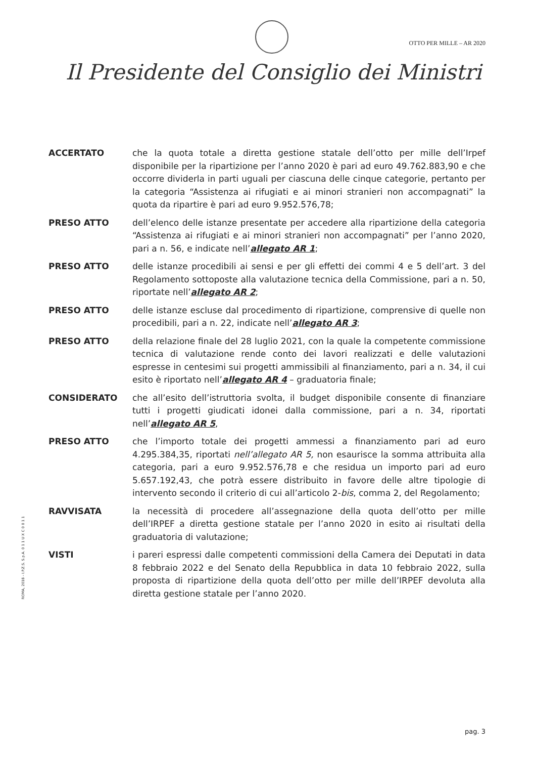OTTO PER MILLE – AR 2020
Il Presidente del Consiglio dei Ministri
ACCERTATO che la quota totale a diretta gestione statale dell’otto per mille dell’Irpef disponibile per la ripartizione per l’anno 2020 è pari ad euro 49.762.883,90 e che occorre dividerla in parti uguali per ciascuna delle cinque categorie, pertanto per la categoria “Assistenza ai rifugiati e ai minori stranieri non accompagnati” la quota da ripartire è pari ad euro 9.952.576,78;
PRESO ATTO dell’elenco delle istanze presentate per accedere alla ripartizione della categoria “Assistenza ai rifugiati e ai minori stranieri non accompagnati” per l’anno 2020, pari a n. 56, e indicate nell’allegato AR 1;
PRESO ATTO delle istanze procedibili ai sensi e per gli effetti dei commi 4 e 5 dell’art. 3 del Regolamento sottoposte alla valutazione tecnica della Commissione, pari a n. 50, riportate nell’allegato AR 2;
PRESO ATTO delle istanze escluse dal procedimento di ripartizione, comprensive di quelle non procedibili, pari a n. 22, indicate nell’allegato AR 3;
PRESO ATTO della relazione finale del 28 luglio 2021, con la quale la competente commissione tecnica di valutazione rende conto dei lavori realizzati e delle valutazioni espresse in centesimi sui progetti ammissibili al finanziamento, pari a n. 34, il cui esito è riportato nell’allegato AR 4 – graduatoria finale;
CONSIDERATO che all’esito dell’istruttoria svolta, il budget disponibile consente di finanziare tutti i progetti giudicati idonei dalla commissione, pari a n. 34, riportati nell’allegato AR 5,
PRESO ATTO che l’importo totale dei progetti ammessi a finanziamento pari ad euro 4.295.384,35, riportati nell’allegato AR 5, non esaurisce la somma attribuita alla categoria, pari a euro 9.952.576,78 e che residua un importo pari ad euro 5.657.192,43, che potrà essere distribuito in favore delle altre tipologie di intervento secondo il criterio di cui all’articolo 2-bis, comma 2, del Regolamento;
RAVVISATA la necessità di procedere all’assegnazione della quota dell’otto per mille dell’IRPEF a diretta gestione statale per l’anno 2020 in esito ai risultati della graduatoria di valutazione;
VISTI i pareri espressi dalle competenti commissioni della Camera dei Deputati in data 8 febbraio 2022 e del Senato della Repubblica in data 10 febbraio 2022, sulla proposta di ripartizione della quota dell’otto per mille dell’IRPEF devoluta alla diretta gestione statale per l’anno 2020.
ROMA, 2018 - I.P.Z.S. S.p.A. 0 1 1 U X C 0 0 1 1
pag. 3